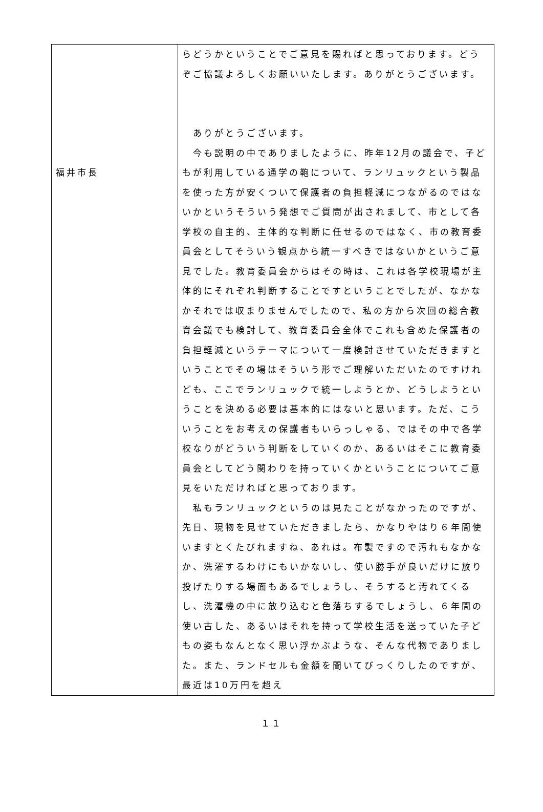| 福井市長 | らどうかということでご意見を賜ればと思っております。どうぞご協議よろしくお願いいたします。ありがとうございます。 ありがとうございます。 今も説明の中でありましたように、昨年12月の議会で、子どもが利用している通学の鞄について、ランリュックという製品を使った方が安くついて保護者の負担軽減につながるのではないかというそういう発想でご質問が出されまして、市として各学校の自主的、主体的な判断に任せるのではなく、市の教育委員会としてそういう観点から統一すべきではないかというご意見でした。教育委員会からはその時は、これは各学校現場が主体的にそれぞれ判断することですということでしたが、なかなかそれでは収まりませんでしたので、私の方から次回の総合教育会議でも検討して、教育委員会全体でこれも含めた保護者の負担軽減というテーマについて一度検討させていただきますということでその場はそういう形でご理解いただいたのですけれども、ここでランリュックで統一しようとか、どうしようということを決める必要は基本的にはないと思います。ただ、こういうことをお考えの保護者もいらっしゃる、ではその中で各学校なりがどういう判断をしていくのか、あるいはそこに教育委員会としてどう関わりを持っていくかということについてご意見をいただければと思っております。 私もランリュックというのは見たことがなかったのですが、先日、現物を見せていただきましたら、かなりやはり６年間使いますとくたびれますね、あれは。布製ですので汚れもなかなか、洗濯するわけにもいかないし、使い勝手が良いだけに放り投げたりする場面もあるでしょうし、そうすると汚れてくるし、洗濯機の中に放り込むと色落ちするでしょうし、６年間の使い古した、あるいはそれを持って学校生活を送っていた子どもの姿もなんとなく思い浮かぶような、そんな代物でありました。また、ランドセルも金額を聞いてびっくりしたのですが、最近は10万円を超え |
１１